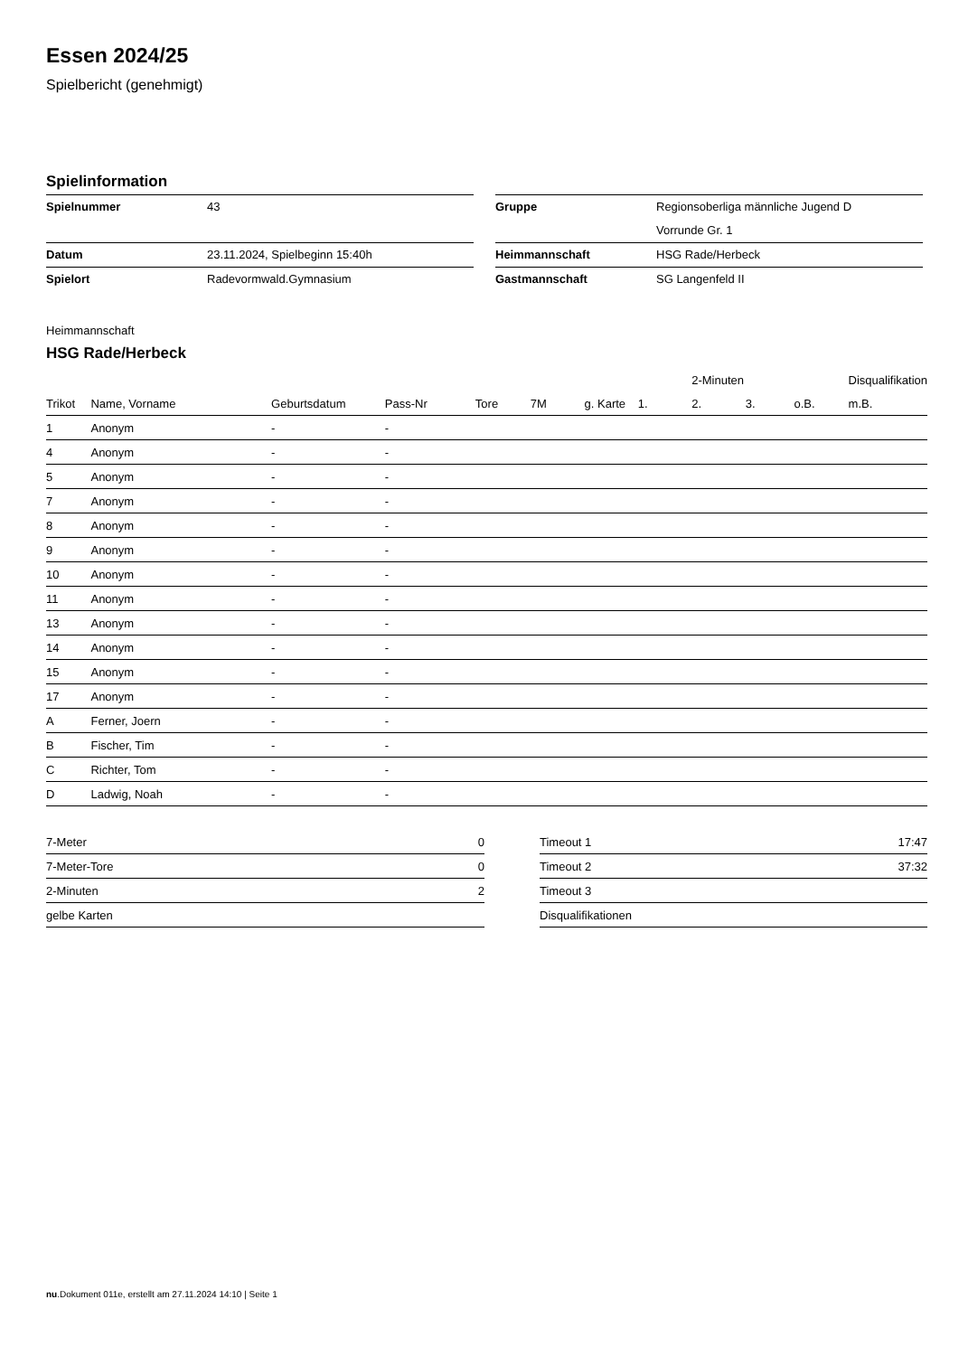Essen 2024/25
Spielbericht (genehmigt)
Spielinformation
| Spielnummer | 43 |
| Datum | 23.11.2024, Spielbeginn 15:40h |
| Spielort | Radevormwald.Gymnasium |
| Gruppe | Regionsoberliga männliche Jugend D |
| | Vorrunde Gr. 1 |
| Heimmannschaft | HSG Rade/Herbeck |
| Gastmannschaft | SG Langenfeld II |
Heimmannschaft
HSG Rade/Herbeck
| | | | | | | | | 2-Minuten | | | Disqualifikation |
| --- | --- | --- | --- | --- | --- | --- | --- | --- | --- | --- | --- |
| Trikot | Name, Vorname | Geburtsdatum | Pass-Nr | Tore | 7M | g. Karte | 1. | 2. | 3. | o.B. | m.B. |
| 1 | Anonym | - | - | | | | | | | | |
| 4 | Anonym | - | - | | | | | | | | |
| 5 | Anonym | - | - | | | | | | | | |
| 7 | Anonym | - | - | | | | | | | | |
| 8 | Anonym | - | - | | | | | | | | |
| 9 | Anonym | - | - | | | | | | | | |
| 10 | Anonym | - | - | | | | | | | | |
| 11 | Anonym | - | - | | | | | | | | |
| 13 | Anonym | - | - | | | | | | | | |
| 14 | Anonym | - | - | | | | | | | | |
| 15 | Anonym | - | - | | | | | | | | |
| 17 | Anonym | - | - | | | | | | | | |
| A | Ferner, Joern | - | - | | | | | | | | |
| B | Fischer, Tim | - | - | | | | | | | | |
| C | Richter, Tom | - | - | | | | | | | | |
| D | Ladwig, Noah | - | - | | | | | | | | |
| 7-Meter | 0 |
| 7-Meter-Tore | 0 |
| 2-Minuten | 2 |
| gelbe Karten | |
| Timeout 1 | 17:47 |
| Timeout 2 | 37:32 |
| Timeout 3 | |
| Disqualifikationen | |
nu.Dokument 011e, erstellt am 27.11.2024 14:10 | Seite 1